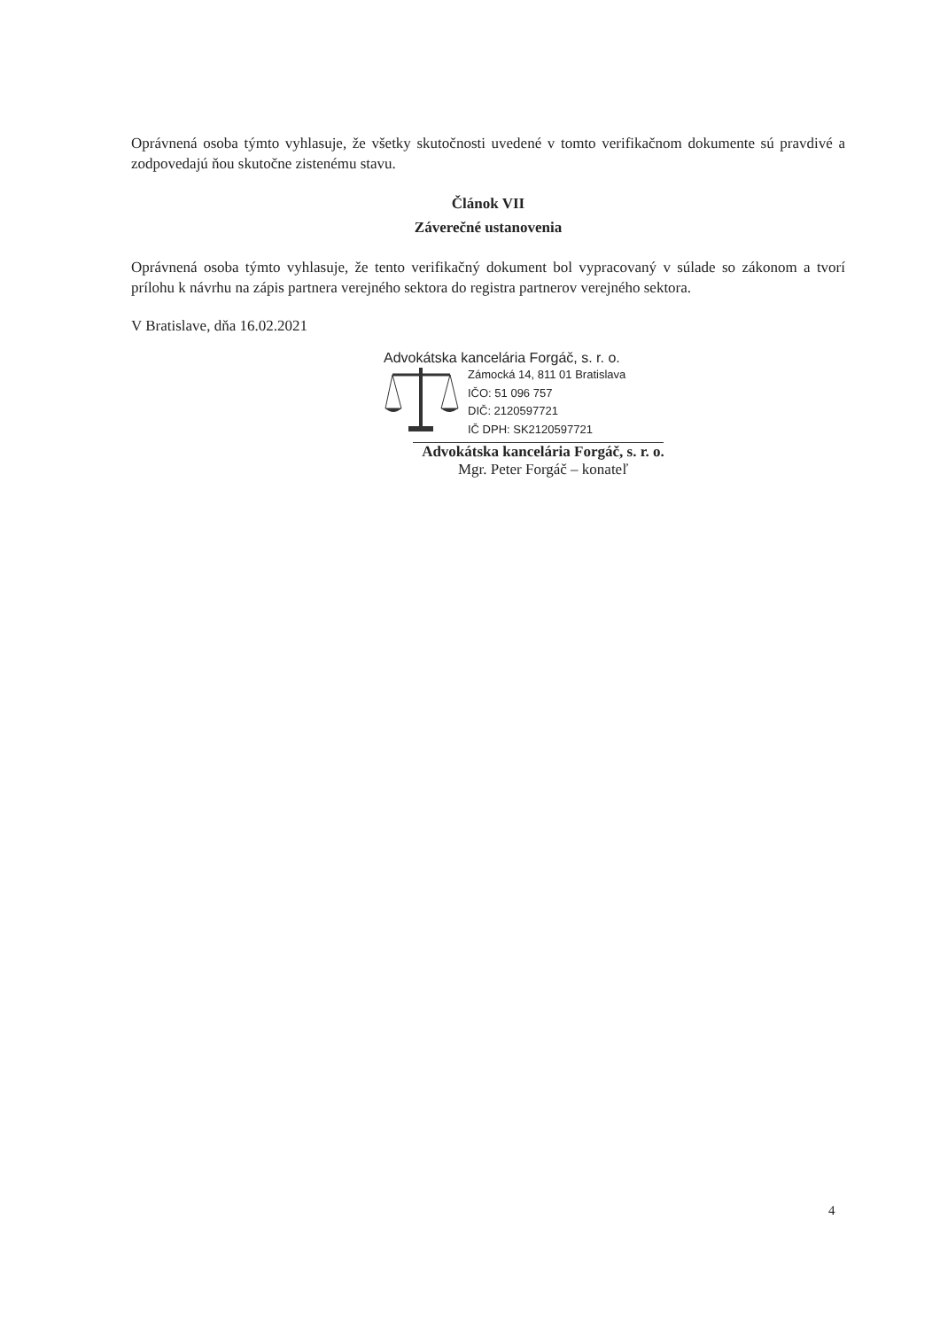Oprávnená osoba týmto vyhlasuje, že všetky skutočnosti uvedené v tomto verifikačnom dokumente sú pravdivé a zodpovedajú ňou skutočne zistenému stavu.
Článok VII
Záverečné ustanovenia
Oprávnená osoba týmto vyhlasuje, že tento verifikačný dokument bol vypracovaný v súlade so zákonom a tvorí prílohu k návrhu na zápis partnera verejného sektora do registra partnerov verejného sektora.
V Bratislave, dňa 16.02.2021
Advokátska kancelária Forgáč, s. r. o.
Zámocká 14, 811 01 Bratislava
IČO: 51 096 757
DIČ: 2120597721
IČ DPH: SK2120597721
Advokátska kancelária Forgáč, s. r. o.
Mgr. Peter Forgáč – konateľ
4